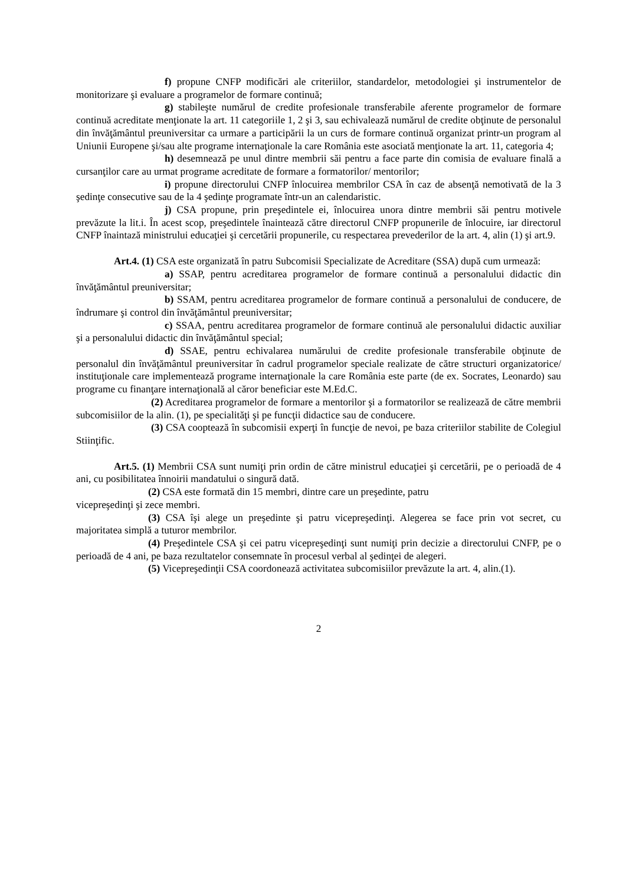f) propune CNFP modificări ale criteriilor, standardelor, metodologiei şi instrumentelor de monitorizare şi evaluare a programelor de formare continuă;
g) stabileşte numărul de credite profesionale transferabile aferente programelor de formare continuă acreditate menţionate la art. 11 categoriile 1, 2 şi 3, sau echivalează numărul de credite obţinute de personalul din învăţământul preuniversitar ca urmare a participării la un curs de formare continuă organizat printr-un program al Uniunii Europene şi/sau alte programe internaţionale la care România este asociată menţionate la art. 11, categoria 4;
h) desemnează pe unul dintre membrii săi pentru a face parte din comisia de evaluare finală a cursanţilor care au urmat programe acreditate de formare a formatorilor/ mentorilor;
i) propune directorului CNFP înlocuirea membrilor CSA în caz de absenţă nemotivată de la 3 şedinţe consecutive sau de la 4 şedinţe programate într-un an calendaristic.
j) CSA propune, prin preşedintele ei, înlocuirea unora dintre membrii săi pentru motivele prevăzute la lit.i. În acest scop, preşedintele înaintează către directorul CNFP propunerile de înlocuire, iar directorul CNFP înaintază ministrului educaţiei şi cercetării propunerile, cu respectarea prevederilor de la art. 4, alin (1) şi art.9.
Art.4. (1) CSA este organizată în patru Subcomisii Specializate de Acreditare (SSA) după cum urmează:
a) SSAP, pentru acreditarea programelor de formare continuă a personalului didactic din învăţământul preuniversitar;
b) SSAM, pentru acreditarea programelor de formare continuă a personalului de conducere, de îndrumare şi control din învăţământul preuniversitar;
c) SSAA, pentru acreditarea programelor de formare continuă ale personalului didactic auxiliar şi a personalului didactic din învăţământul special;
d) SSAE, pentru echivalarea numărului de credite profesionale transferabile obţinute de personalul din învăţământul preuniversitar în cadrul programelor speciale realizate de către structuri organizatorice/ instituţionale care implementează programe internaţionale la care România este parte (de ex. Socrates, Leonardo) sau programe cu finanţare internaţională al căror beneficiar este M.Ed.C.
(2) Acreditarea programelor de formare a mentorilor şi a formatorilor se realizează de către membrii subcomisiilor de la alin. (1), pe specialităţi şi pe funcţii didactice sau de conducere.
(3) CSA cooptează în subcomisii experţi în funcţie de nevoi, pe baza criteriilor stabilite de Colegiul Stiinţific.
Art.5. (1) Membrii CSA sunt numiţi prin ordin de către ministrul educaţiei şi cercetării, pe o perioadă de 4 ani, cu posibilitatea înnoirii mandatului o singură dată.
(2) CSA este formată din 15 membri, dintre care un preşedinte, patru
vicepreşedinţi şi zece membri.
(3) CSA îşi alege un preşedinte şi patru vicepreşedinţi. Alegerea se face prin vot secret, cu majoritatea simplă a tuturor membrilor.
(4) Preşedintele CSA şi cei patru vicepreşedinţi sunt numiţi prin decizie a directorului CNFP, pe o perioadă de 4 ani, pe baza rezultatelor consemnate în procesul verbal al şedinţei de alegeri.
(5) Vicepreşedinţii CSA coordonează activitatea subcomisiilor prevăzute la art. 4, alin.(1).
2